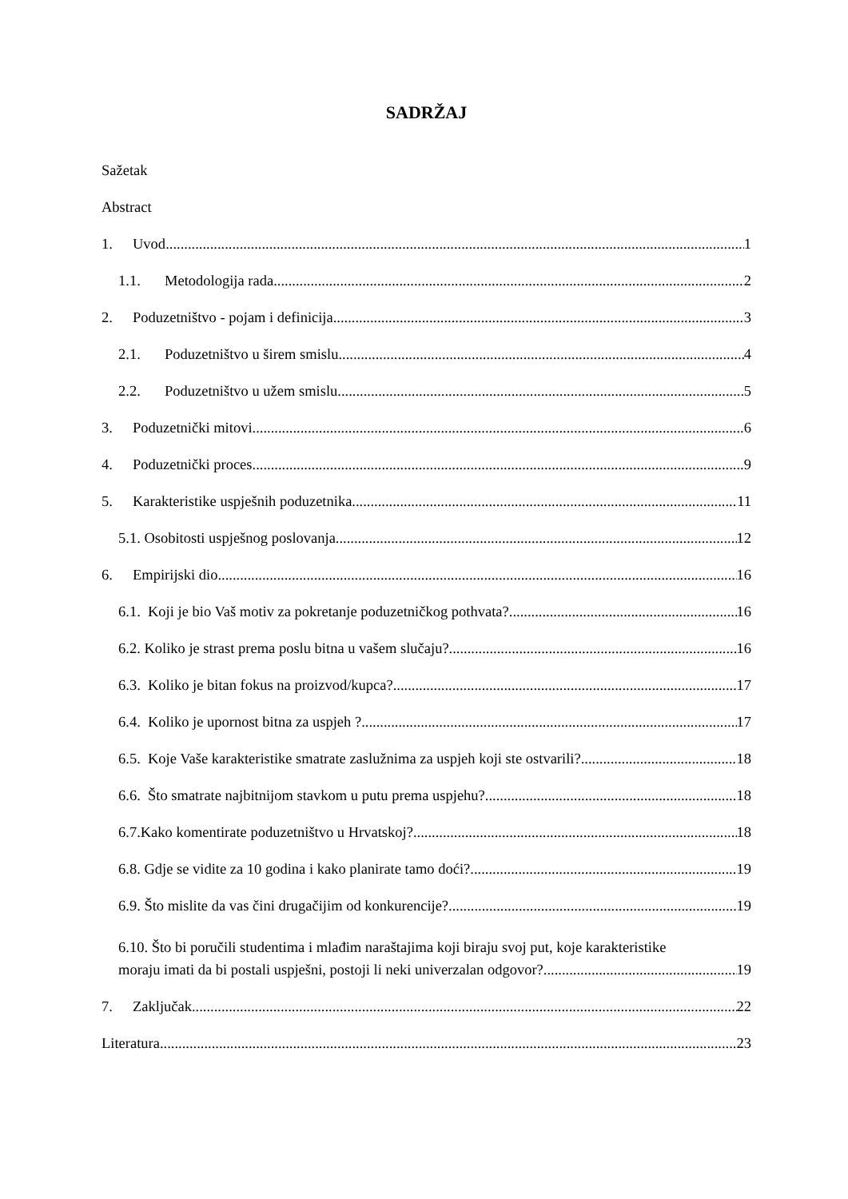SADRŽAJ
Sažetak
Abstract
1. Uvod 1
1.1. Metodologija rada 2
2. Poduzetništvo - pojam i definicija 3
2.1. Poduzetništvo u širem smislu 4
2.2. Poduzetništvo u užem smislu 5
3. Poduzetnički mitovi 6
4. Poduzetnički proces 9
5. Karakteristike uspješnih poduzetnika 11
5.1. Osobitosti uspješnog poslovanja 12
6. Empirijski dio 16
6.1. Koji je bio Vaš motiv za pokretanje poduzetničkog pothvata? 16
6.2. Koliko je strast prema poslu bitna u vašem slučaju? 16
6.3. Koliko je bitan fokus na proizvod/kupca? 17
6.4. Koliko je upornost bitna za uspjeh ? 17
6.5. Koje Vaše karakteristike smatrate zaslužnima za uspjeh koji ste ostvarili? 18
6.6. Što smatrate najbitnijom stavkom u putu prema uspjehu? 18
6.7.Kako komentirate poduzetništvo u Hrvatskoj? 18
6.8. Gdje se vidite za 10 godina i kako planirate tamo doći? 19
6.9. Što mislite da vas čini drugačijim od konkurencije? 19
6.10. Što bi poručili studentima i mlađim naraštajima koji biraju svoj put, koje karakteristike
moraju imati da bi postali uspješni, postoji li neki univerzalan odgovor? 19
7. Zaključak 22
Literatura 23